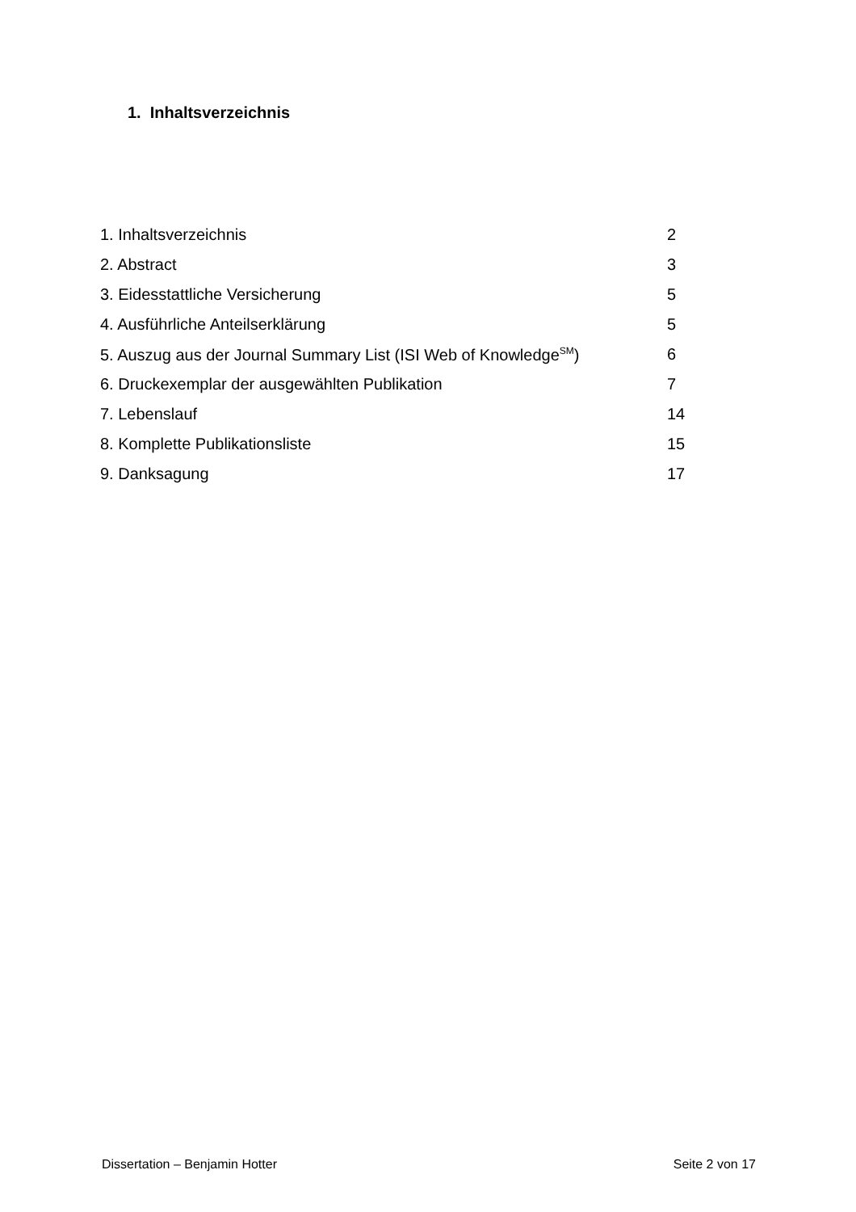1. Inhaltsverzeichnis
| 1. Inhaltsverzeichnis | 2 |
| 2. Abstract | 3 |
| 3. Eidesstattliche Versicherung | 5 |
| 4. Ausführliche Anteilserklärung | 5 |
| 5. Auszug aus der Journal Summary List (ISI Web of Knowledge<sup>SM</sup>) | 6 |
| 6. Druckexemplar der ausgewählten Publikation | 7 |
| 7. Lebenslauf | 14 |
| 8. Komplette Publikationsliste | 15 |
| 9. Danksagung | 17 |
Dissertation – Benjamin Hotter Seite 2 von 17